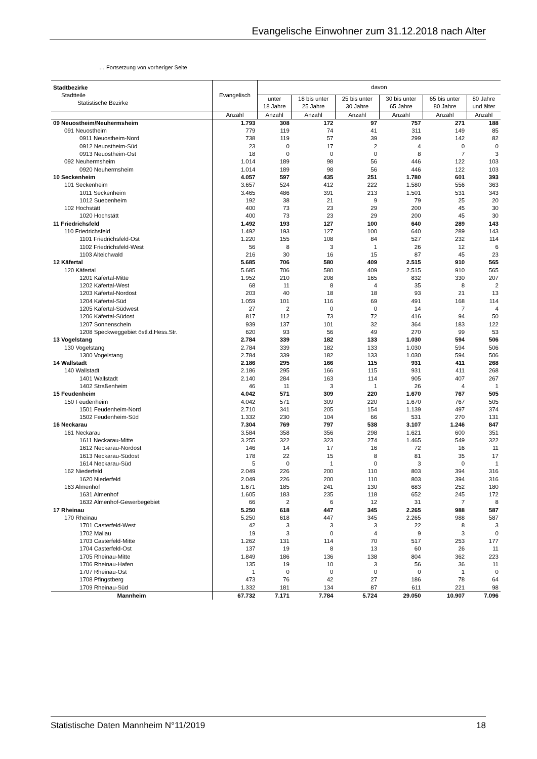Evangelische Einwohner zum 31.12.2018 nach Alter
… Fortsetzung von vorheriger Seite
| Stadtbezirke Stadtteile Statistische Bezirke | Evangelisch | davon | | | | | |
| --- | --- | --- | --- | --- | --- | --- | --- |
| | | unter 18 Jahre | 18 bis unter 25 Jahre | 25 bis unter 30 Jahre | 30 bis unter 65 Jahre | 65 bis unter 80 Jahre | 80 Jahre und älter |
| | Anzahl | Anzahl | Anzahl | Anzahl | Anzahl | Anzahl | Anzahl |
| 09 Neuostheim/Neuhermsheim | 1.793 | 308 | 172 | 97 | 757 | 271 | 188 |
| 091 Neuostheim | 779 | 119 | 74 | 41 | 311 | 149 | 85 |
| 0911 Neuostheim-Nord | 738 | 119 | 57 | 39 | 299 | 142 | 82 |
| 0912 Neuostheim-Süd | 23 | 0 | 17 | 2 | 4 | 0 | 0 |
| 0913 Neuostheim-Ost | 18 | 0 | 0 | 0 | 8 | 7 | 3 |
| 092 Neuhermsheim | 1.014 | 189 | 98 | 56 | 446 | 122 | 103 |
| 0920 Neuhermsheim | 1.014 | 189 | 98 | 56 | 446 | 122 | 103 |
| 10 Seckenheim | 4.057 | 597 | 435 | 251 | 1.780 | 601 | 393 |
| 101 Seckenheim | 3.657 | 524 | 412 | 222 | 1.580 | 556 | 363 |
| 1011 Seckenheim | 3.465 | 486 | 391 | 213 | 1.501 | 531 | 343 |
| 1012 Suebenheim | 192 | 38 | 21 | 9 | 79 | 25 | 20 |
| 102 Hochstätt | 400 | 73 | 23 | 29 | 200 | 45 | 30 |
| 1020 Hochstätt | 400 | 73 | 23 | 29 | 200 | 45 | 30 |
| 11 Friedrichsfeld | 1.492 | 193 | 127 | 100 | 640 | 289 | 143 |
| 110 Friedrichsfeld | 1.492 | 193 | 127 | 100 | 640 | 289 | 143 |
| 1101 Friedrichsfeld-Ost | 1.220 | 155 | 108 | 84 | 527 | 232 | 114 |
| 1102 Friedrichsfeld-West | 56 | 8 | 3 | 1 | 26 | 12 | 6 |
| 1103 Alteichwald | 216 | 30 | 16 | 15 | 87 | 45 | 23 |
| 12 Käfertal | 5.685 | 706 | 580 | 409 | 2.515 | 910 | 565 |
| 120 Käfertal | 5.685 | 706 | 580 | 409 | 2.515 | 910 | 565 |
| 1201 Käfertal-Mitte | 1.952 | 210 | 208 | 165 | 832 | 330 | 207 |
| 1202 Käfertal-West | 68 | 11 | 8 | 4 | 35 | 8 | 2 |
| 1203 Käfertal-Nordost | 203 | 40 | 18 | 18 | 93 | 21 | 13 |
| 1204 Käfertal-Süd | 1.059 | 101 | 116 | 69 | 491 | 168 | 114 |
| 1205 Käfertal-Südwest | 27 | 2 | 0 | 0 | 14 | 7 | 4 |
| 1206 Käfertal-Südost | 817 | 112 | 73 | 72 | 416 | 94 | 50 |
| 1207 Sonnenschein | 939 | 137 | 101 | 32 | 364 | 183 | 122 |
| 1208 Speckweggebiet östl.d.Hess.Str. | 620 | 93 | 56 | 49 | 270 | 99 | 53 |
| 13 Vogelstang | 2.784 | 339 | 182 | 133 | 1.030 | 594 | 506 |
| 130 Vogelstang | 2.784 | 339 | 182 | 133 | 1.030 | 594 | 506 |
| 1300 Vogelstang | 2.784 | 339 | 182 | 133 | 1.030 | 594 | 506 |
| 14 Wallstadt | 2.186 | 295 | 166 | 115 | 931 | 411 | 268 |
| 140 Wallstadt | 2.186 | 295 | 166 | 115 | 931 | 411 | 268 |
| 1401 Wallstadt | 2.140 | 284 | 163 | 114 | 905 | 407 | 267 |
| 1402 Straßenheim | 46 | 11 | 3 | 1 | 26 | 4 | 1 |
| 15 Feudenheim | 4.042 | 571 | 309 | 220 | 1.670 | 767 | 505 |
| 150 Feudenheim | 4.042 | 571 | 309 | 220 | 1.670 | 767 | 505 |
| 1501 Feudenheim-Nord | 2.710 | 341 | 205 | 154 | 1.139 | 497 | 374 |
| 1502 Feudenheim-Süd | 1.332 | 230 | 104 | 66 | 531 | 270 | 131 |
| 16 Neckarau | 7.304 | 769 | 797 | 538 | 3.107 | 1.246 | 847 |
| 161 Neckarau | 3.584 | 358 | 356 | 298 | 1.621 | 600 | 351 |
| 1611 Neckarau-Mitte | 3.255 | 322 | 323 | 274 | 1.465 | 549 | 322 |
| 1612 Neckarau-Nordost | 146 | 14 | 17 | 16 | 72 | 16 | 11 |
| 1613 Neckarau-Südost | 178 | 22 | 15 | 8 | 81 | 35 | 17 |
| 1614 Neckarau-Süd | 5 | 0 | 1 | 0 | 3 | 0 | 1 |
| 162 Niederfeld | 2.049 | 226 | 200 | 110 | 803 | 394 | 316 |
| 1620 Niederfeld | 2.049 | 226 | 200 | 110 | 803 | 394 | 316 |
| 163 Almenhof | 1.671 | 185 | 241 | 130 | 683 | 252 | 180 |
| 1631 Almenhof | 1.605 | 183 | 235 | 118 | 652 | 245 | 172 |
| 1632 Almenhof-Gewerbegebiet | 66 | 2 | 6 | 12 | 31 | 7 | 8 |
| 17 Rheinau | 5.250 | 618 | 447 | 345 | 2.265 | 988 | 587 |
| 170 Rheinau | 5.250 | 618 | 447 | 345 | 2.265 | 988 | 587 |
| 1701 Casterfeld-West | 42 | 3 | 3 | 3 | 22 | 8 | 3 |
| 1702 Mallau | 19 | 3 | 0 | 4 | 9 | 3 | 0 |
| 1703 Casterfeld-Mitte | 1.262 | 131 | 114 | 70 | 517 | 253 | 177 |
| 1704 Casterfeld-Ost | 137 | 19 | 8 | 13 | 60 | 26 | 11 |
| 1705 Rheinau-Mitte | 1.849 | 186 | 136 | 138 | 804 | 362 | 223 |
| 1706 Rheinau-Hafen | 135 | 19 | 10 | 3 | 56 | 36 | 11 |
| 1707 Rheinau-Ost | 1 | 0 | 0 | 0 | 0 | 1 | 0 |
| 1708 Pfingstberg | 473 | 76 | 42 | 27 | 186 | 78 | 64 |
| 1709 Rheinau-Süd | 1.332 | 181 | 134 | 87 | 611 | 221 | 98 |
| Mannheim | 67.732 | 7.171 | 7.784 | 5.724 | 29.050 | 10.907 | 7.096 |
Statistische Daten Mannheim N°11/2019 18